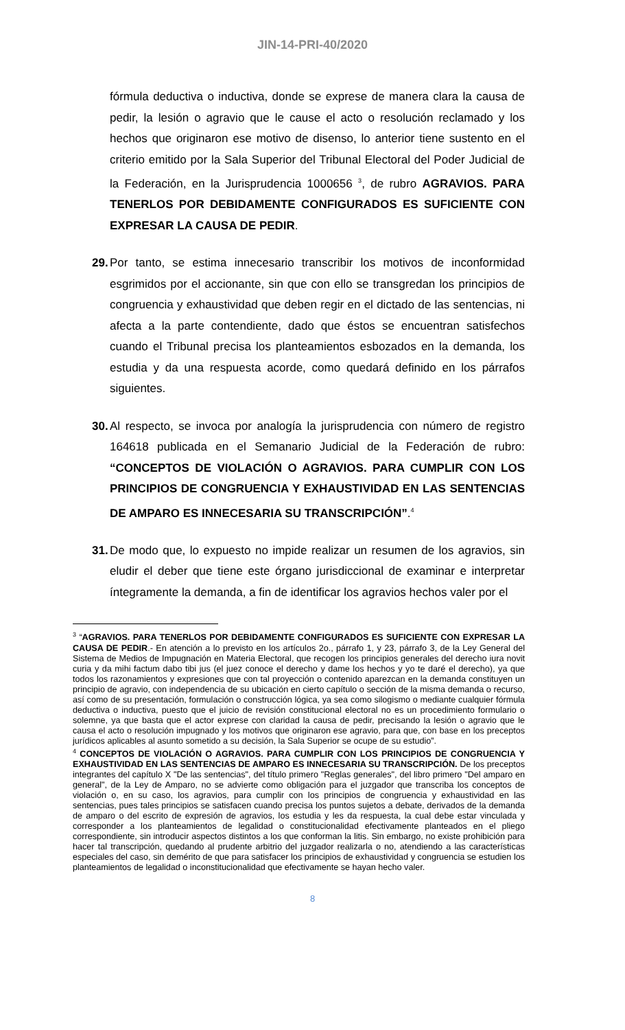JIN-14-PRI-40/2020
fórmula deductiva o inductiva, donde se exprese de manera clara la causa de pedir, la lesión o agravio que le cause el acto o resolución reclamado y los hechos que originaron ese motivo de disenso, lo anterior tiene sustento en el criterio emitido por la Sala Superior del Tribunal Electoral del Poder Judicial de la Federación, en la Jurisprudencia 1000656 <sup>3</sup>, de rubro AGRAVIOS. PARA TENERLOS POR DEBIDAMENTE CONFIGURADOS ES SUFICIENTE CON EXPRESAR LA CAUSA DE PEDIR.
29. Por tanto, se estima innecesario transcribir los motivos de inconformidad esgrimidos por el accionante, sin que con ello se transgredan los principios de congruencia y exhaustividad que deben regir en el dictado de las sentencias, ni afecta a la parte contendiente, dado que éstos se encuentran satisfechos cuando el Tribunal precisa los planteamientos esbozados en la demanda, los estudia y da una respuesta acorde, como quedará definido en los párrafos siguientes.
30. Al respecto, se invoca por analogía la jurisprudencia con número de registro 164618 publicada en el Semanario Judicial de la Federación de rubro: “CONCEPTOS DE VIOLACIÓN O AGRAVIOS. PARA CUMPLIR CON LOS PRINCIPIOS DE CONGRUENCIA Y EXHAUSTIVIDAD EN LAS SENTENCIAS DE AMPARO ES INNECESARIA SU TRANSCRIPCIÓN”.<sup>4</sup>
31. De modo que, lo expuesto no impide realizar un resumen de los agravios, sin eludir el deber que tiene este órgano jurisdiccional de examinar e interpretar íntegramente la demanda, a fin de identificar los agravios hechos valer por el
<sup>3</sup> “AGRAVIOS. PARA TENERLOS POR DEBIDAMENTE CONFIGURADOS ES SUFICIENTE CON EXPRESAR LA CAUSA DE PEDIR.- En atención a lo previsto en los artículos 2o., párrafo 1, y 23, párrafo 3, de la Ley General del Sistema de Medios de Impugnación en Materia Electoral, que recogen los principios generales del derecho iura novit curia y da mihi factum dabo tibi jus (el juez conoce el derecho y dame los hechos y yo te daré el derecho), ya que todos los razonamientos y expresiones que con tal proyección o contenido aparezcan en la demanda constituyen un principio de agravio, con independencia de su ubicación en cierto capítulo o sección de la misma demanda o recurso, así como de su presentación, formulación o construcción lógica, ya sea como silogismo o mediante cualquier fórmula deductiva o inductiva, puesto que el juicio de revisión constitucional electoral no es un procedimiento formulario o solemne, ya que basta que el actor exprese con claridad la causa de pedir, precisando la lesión o agravio que le causa el acto o resolución impugnado y los motivos que originaron ese agravio, para que, con base en los preceptos jurídicos aplicables al asunto sometido a su decisión, la Sala Superior se ocupe de su estudio”.
<sup>4</sup> CONCEPTOS DE VIOLACIÓN O AGRAVIOS. PARA CUMPLIR CON LOS PRINCIPIOS DE CONGRUENCIA Y EXHAUSTIVIDAD EN LAS SENTENCIAS DE AMPARO ES INNECESARIA SU TRANSCRIPCIÓN. De los preceptos integrantes del capítulo X "De las sentencias", del título primero "Reglas generales", del libro primero "Del amparo en general", de la Ley de Amparo, no se advierte como obligación para el juzgador que transcriba los conceptos de violación o, en su caso, los agravios, para cumplir con los principios de congruencia y exhaustividad en las sentencias, pues tales principios se satisfacen cuando precisa los puntos sujetos a debate, derivados de la demanda de amparo o del escrito de expresión de agravios, los estudia y les da respuesta, la cual debe estar vinculada y corresponder a los planteamientos de legalidad o constitucionalidad efectivamente planteados en el pliego correspondiente, sin introducir aspectos distintos a los que conforman la litis. Sin embargo, no existe prohibición para hacer tal transcripción, quedando al prudente arbitrio del juzgador realizarla o no, atendiendo a las características especiales del caso, sin demérito de que para satisfacer los principios de exhaustividad y congruencia se estudien los planteamientos de legalidad o inconstitucionalidad que efectivamente se hayan hecho valer.
8